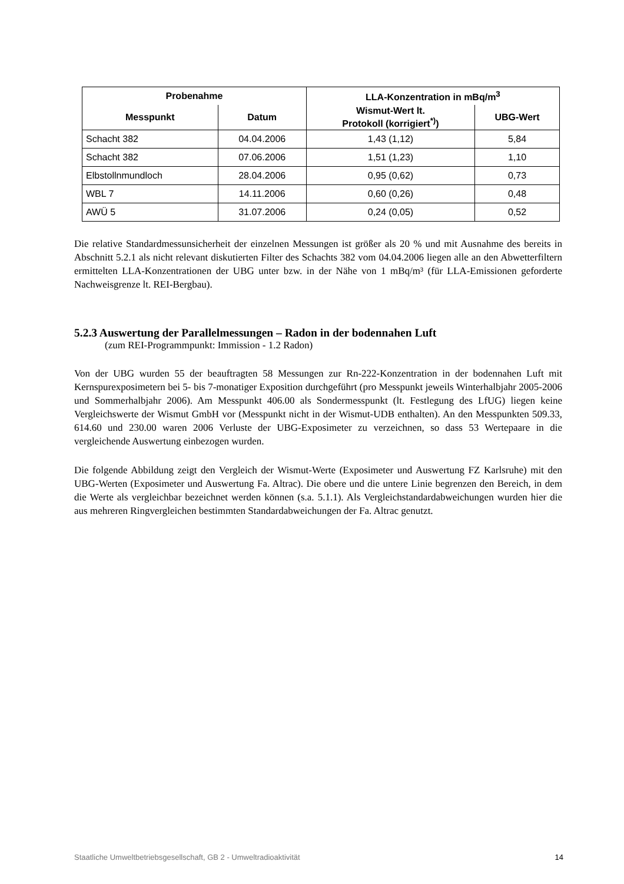| Probenahme | | LLA-Konzentration in mBq/m<sup>3</sup> | |
| --- | --- | --- | --- |
| Messpunkt | Datum | Wismut-Wert lt. Protokoll (korrigiert<sup>*)</sup>) | UBG-Wert |
| Schacht 382 | 04.04.2006 | 1,43 (1,12) | 5,84 |
| Schacht 382 | 07.06.2006 | 1,51 (1,23) | 1,10 |
| Elbstollnmundloch | 28.04.2006 | 0,95 (0,62) | 0,73 |
| WBL 7 | 14.11.2006 | 0,60 (0,26) | 0,48 |
| AWÜ 5 | 31.07.2006 | 0,24 (0,05) | 0,52 |
Die relative Standardmessunsicherheit der einzelnen Messungen ist größer als 20 % und mit Ausnahme des bereits in Abschnitt 5.2.1 als nicht relevant diskutierten Filter des Schachts 382 vom 04.04.2006 liegen alle an den Abwetterfiltern ermittelten LLA-Konzentrationen der UBG unter bzw. in der Nähe von 1 mBq/m³ (für LLA-Emissionen geforderte Nachweisgrenze lt. REI-Bergbau).
5.2.3 Auswertung der Parallelmessungen – Radon in der bodennahen Luft
(zum REI-Programmpunkt: Immission - 1.2 Radon)
Von der UBG wurden 55 der beauftragten 58 Messungen zur Rn-222-Konzentration in der bodennahen Luft mit Kernspurexposimetern bei 5- bis 7-monatiger Exposition durchgeführt (pro Messpunkt jeweils Winterhalbjahr 2005-2006 und Sommerhalbjahr 2006). Am Messpunkt 406.00 als Sondermesspunkt (lt. Festlegung des LfUG) liegen keine Vergleichswerte der Wismut GmbH vor (Messpunkt nicht in der Wismut-UDB enthalten). An den Messpunkten 509.33, 614.60 und 230.00 waren 2006 Verluste der UBG-Exposimeter zu verzeichnen, so dass 53 Wertepaare in die vergleichende Auswertung einbezogen wurden.
Die folgende Abbildung zeigt den Vergleich der Wismut-Werte (Exposimeter und Auswertung FZ Karlsruhe) mit den UBG-Werten (Exposimeter und Auswertung Fa. Altrac). Die obere und die untere Linie begrenzen den Bereich, in dem die Werte als vergleichbar bezeichnet werden können (s.a. 5.1.1). Als Vergleichstandardabweichungen wurden hier die aus mehreren Ringvergleichen bestimmten Standardabweichungen der Fa. Altrac genutzt.
Staatliche Umweltbetriebsgesellschaft, GB 2 - Umweltradioaktivität 14